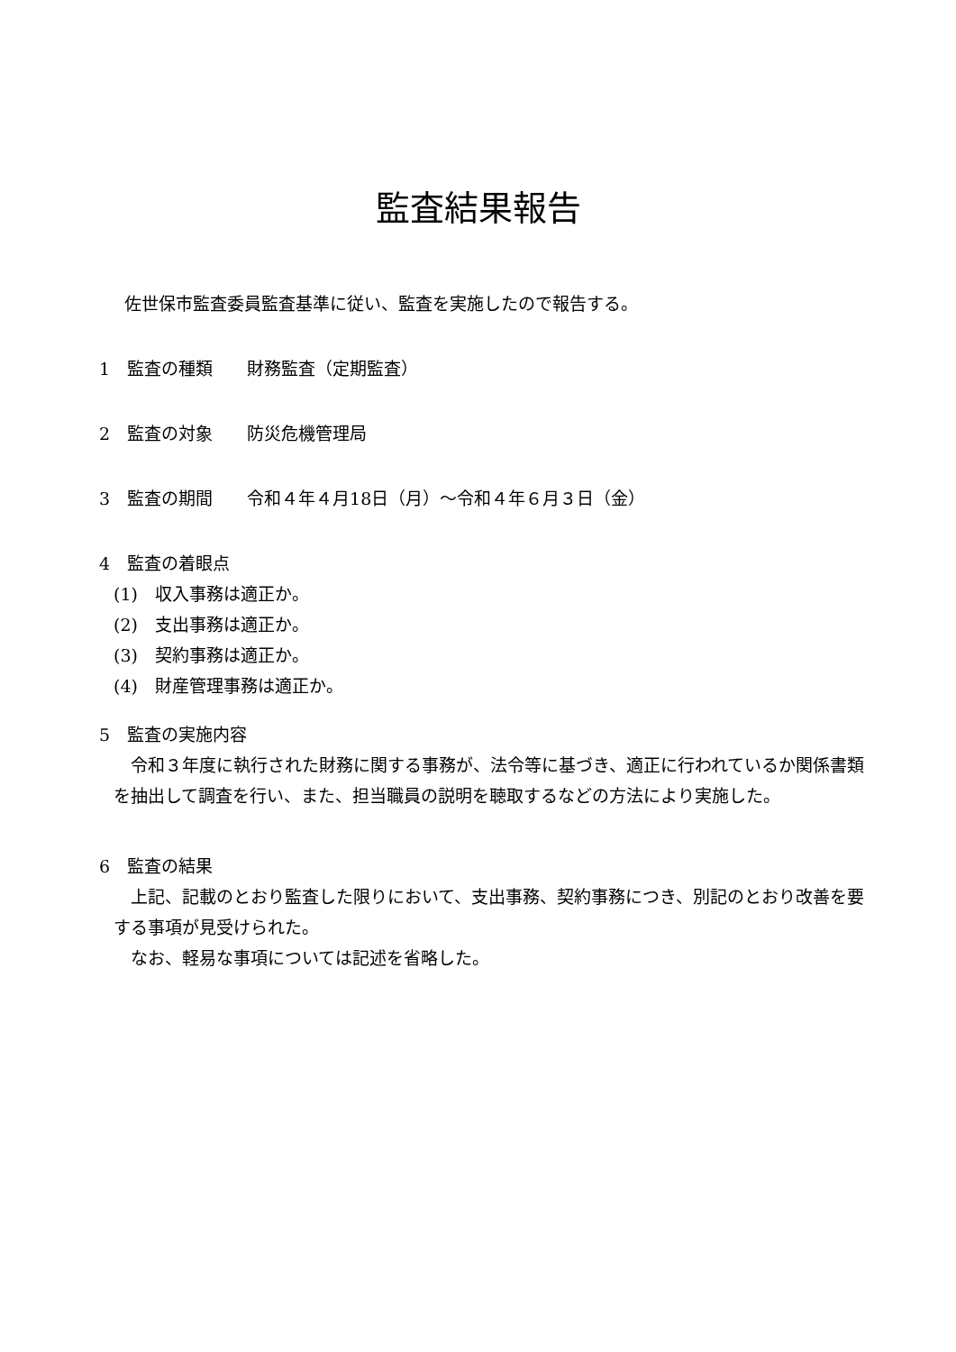監査結果報告
佐世保市監査委員監査基準に従い、監査を実施したので報告する。
1　監査の種類　　財務監査（定期監査）
2　監査の対象　　防災危機管理局
3　監査の期間　　令和４年４月18日（月）～令和４年６月３日（金）
4　監査の着眼点
(1)　収入事務は適正か。
(2)　支出事務は適正か。
(3)　契約事務は適正か。
(4)　財産管理事務は適正か。
5　監査の実施内容
　令和３年度に執行された財務に関する事務が、法令等に基づき、適正に行われているか関係書類を抽出して調査を行い、また、担当職員の説明を聴取するなどの方法により実施した。
6　監査の結果
　上記、記載のとおり監査した限りにおいて、支出事務、契約事務につき、別記のとおり改善を要する事項が見受けられた。
　なお、軽易な事項については記述を省略した。